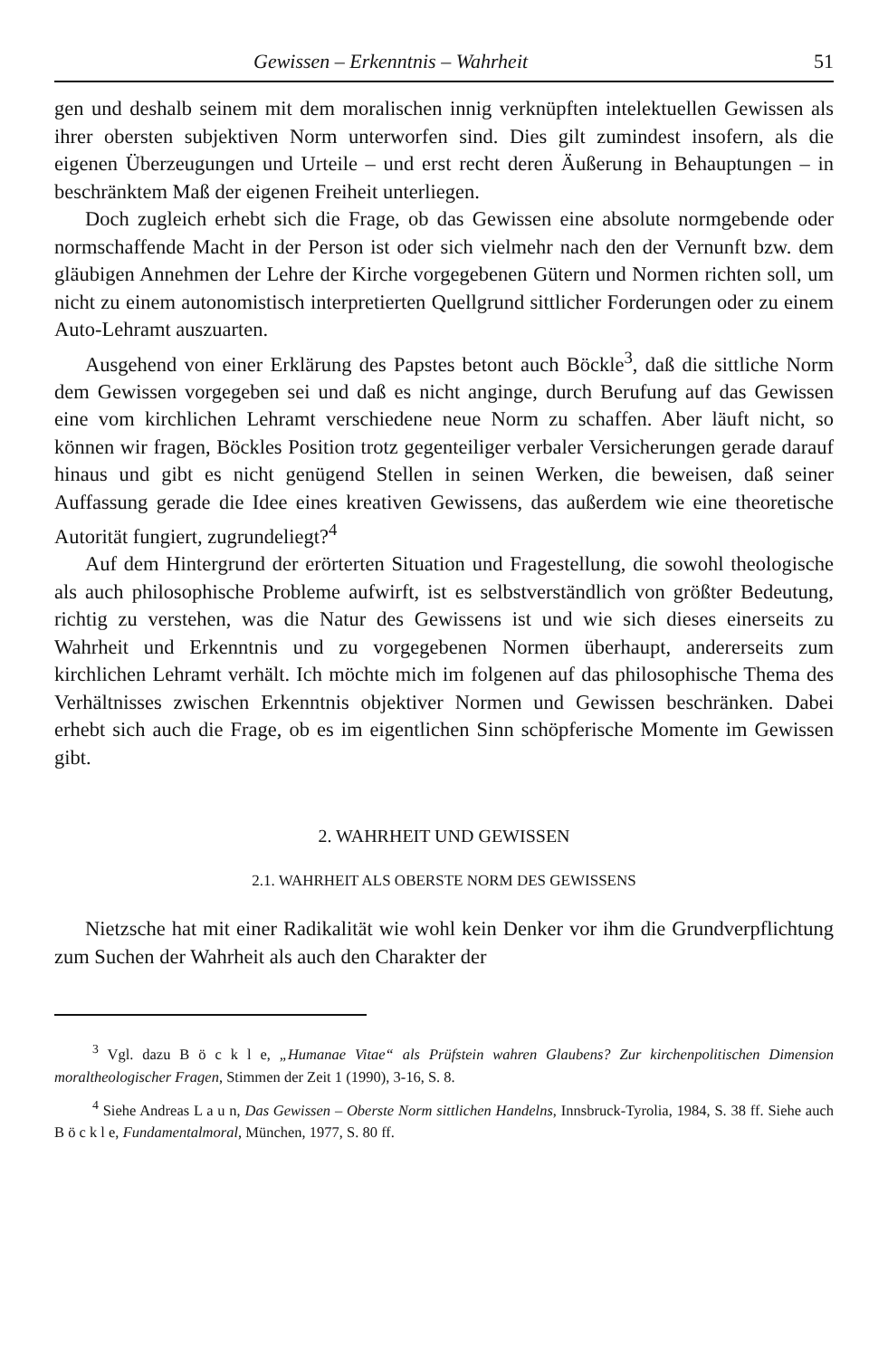Gewissen – Erkenntnis – Wahrheit 51
gen und deshalb seinem mit dem moralischen innig verknüpften intelektuellen Gewissen als ihrer obersten subjektiven Norm unterworfen sind. Dies gilt zumindest insofern, als die eigenen Überzeugungen und Urteile – und erst recht deren Äußerung in Behauptungen – in beschränktem Maß der eigenen Freiheit unterliegen.
Doch zugleich erhebt sich die Frage, ob das Gewissen eine absolute normgebende oder normschaffende Macht in der Person ist oder sich vielmehr nach den der Vernunft bzw. dem gläubigen Annehmen der Lehre der Kirche vorgegebenen Gütern und Normen richten soll, um nicht zu einem autonomistisch interpretierten Quellgrund sittlicher Forderungen oder zu einem Auto-Lehramt auszuarten.
Ausgehend von einer Erklärung des Papstes betont auch Böckle<sup>3</sup>, daß die sittliche Norm dem Gewissen vorgegeben sei und daß es nicht anginge, durch Berufung auf das Gewissen eine vom kirchlichen Lehramt verschiedene neue Norm zu schaffen. Aber läuft nicht, so können wir fragen, Böckles Position trotz gegenteiliger verbaler Versicherungen gerade darauf hinaus und gibt es nicht genügend Stellen in seinen Werken, die beweisen, daß seiner Auffassung gerade die Idee eines kreativen Gewissens, das außerdem wie eine theoretische Autorität fungiert, zugrundeliegt?<sup>4</sup>
Auf dem Hintergrund der erörterten Situation und Fragestellung, die sowohl theologische als auch philosophische Probleme aufwirft, ist es selbstverständlich von größter Bedeutung, richtig zu verstehen, was die Natur des Gewissens ist und wie sich dieses einerseits zu Wahrheit und Erkenntnis und zu vorgegebenen Normen überhaupt, andererseits zum kirchlichen Lehramt verhält. Ich möchte mich im folgenen auf das philosophische Thema des Verhältnisses zwischen Erkenntnis objektiver Normen und Gewissen beschränken. Dabei erhebt sich auch die Frage, ob es im eigentlichen Sinn schöpferische Momente im Gewissen gibt.
2. WAHRHEIT UND GEWISSEN
2.1. WAHRHEIT ALS OBERSTE NORM DES GEWISSENS
Nietzsche hat mit einer Radikalität wie wohl kein Denker vor ihm die Grundverpflichtung zum Suchen der Wahrheit als auch den Charakter der
<sup>3</sup> Vgl. dazu B ö c k l e, „Humanae Vitae“ als Prüfstein wahren Glaubens? Zur kirchenpolitischen Dimension moraltheologischer Fragen, Stimmen der Zeit 1 (1990), 3-16, S. 8.
<sup>4</sup> Siehe Andreas L a u n, Das Gewissen – Oberste Norm sittlichen Handelns, Innsbruck-Tyrolia, 1984, S. 38 ff. Siehe auch B ö c k l e, Fundamentalmoral, München, 1977, S. 80 ff.